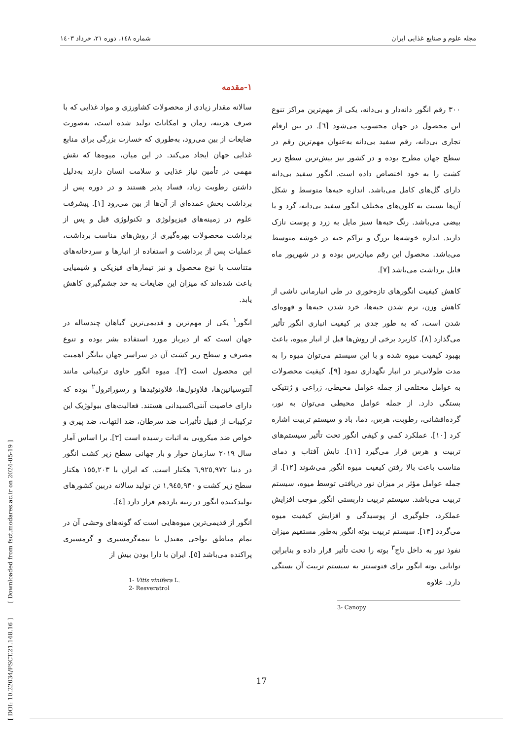مجله علوم و صنایع غذایی ایران شماره ۱٤۸، دوره ۲۱، خرداد ۱٤۰۳
[ DOI: 10.22034/FSCT.21.148.16 ] [ Downloaded from fsct.modares.ac.ir on 2024-05-19 ]
۱-مقدمه
سالانه مقدار زیادی از محصولات کشاورزی و مواد غذایی که با صرف هزینه، زمان و امکانات تولید شده است، به‌صورت ضایعات از بین می‌رود، به‌طوری که خسارت بزرگی برای منابع غذایی جهان ایجاد می‌کند. در این میان، میوه‌ها که نقش مهمی در تأمین نیاز غذایی و سلامت انسان دارند به‌دلیل داشتن رطوبت زیاد، فساد پذیر هستند و در دوره پس از برداشت بخش عمده‌ای از آن‌ها از بین می‌رود [۱]. پیشرفت علوم در زمینه‌های فیزیولوژی و تکنولوژی قبل و پس از برداشت محصولات بهره‌گیری از روش‌های مناسب برداشت، عملیات پس از برداشت و استفاده از انبارها و سردخانه‌های متناسب با نوع محصول و نیز تیمارهای فیزیکی و شیمیایی باعث شده‌اند که میزان این ضایعات به حد چشم‌گیری کاهش یابد.
انگور<sup>۱</sup> یکی از مهم‌ترین و قدیمی‌ترین گیاهان چندساله در جهان است که از دیرباز مورد استفاده بشر بوده و تنوع مصرف و سطح زیر کشت آن در سراسر جهان بیانگر اهمیت این محصول است [۲]. میوه انگور حاوی ترکیباتی مانند آنتوسیانین‌ها، فلاونول‌ها، فلاونوئیدها و رسوراترول<sup>۲</sup> بوده که دارای خاصیت آنتی‌اکسیدانی هستند. فعالیت‌های بیولوژیک این ترکیبات از قبیل تأثیرات ضد سرطان، ضد التهاب، ضد پیری و خواص ضد میکروبی به اثبات رسیده است [۳]. برا اساس آمار سال ۲۰۱۹ سازمان خوار و بار جهانی سطح زیر کشت انگور در دنیا ٦,۹۲٥,۹۷۲ هکتار است. که ایران با ۱٥٥,۲۰۳ هکتار سطح زیر کشت و ۱,۹٤٥,۹۳۰ تن تولید سالانه دربین کشورهای تولیدکننده انگور در رتبه یازدهم قرار دارد [٤].
انگور از قدیمی‌ترین میوه‌هایی است که گونه‌های وحشی آن در تمام مناطق نواحی معتدل تا نیمه‌گرمسیری و گرمسیری پراکنده می‌باشد [٥]. ایران با دارا بودن بیش از
1- Vitis vinifera L.
2- Resveratrol
۳۰۰ رقم انگور دانه‌دار و بی‌دانه، یکی از مهم‌ترین مراکز تنوع این محصول در جهان محسوب می‌شود [٦]. در بین ارقام تجاری بی‌دانه، رقم سفید بی‌دانه به‌عنوان مهم‌ترین رقم در سطح جهان مطرح بوده و در کشور نیز بیش‌ترین سطح زیر کشت را به خود اختصاص داده است. انگور سفید بی‌دانه دارای گل‌های کامل می‌باشد. اندازه حبه‌ها متوسط و شکل آن‌ها نسبت به کلون‌های مختلف انگور سفید بی‌دانه، گرد و یا بیضی می‌باشد. رنگ حبه‌ها سبز مایل به زرد و پوست نازک دارند. اندازه خوشه‌ها بزرگ و تراکم حبه در خوشه متوسط می‌باشد. محصول این رقم میان‌رس بوده و در شهریور ماه قابل برداشت می‌باشد [۷].
کاهش کیفیت انگورهای تازه‌خوری در طی انبارمانی ناشی از کاهش وزن، نرم شدن حبه‌ها، خرد شدن حبه‌ها و قهوه‌ای شدن است، که به طور جدی بر کیفیت انباری انگور تأثیر می‌گذارد [۸]. کاربرد برخی از روش‌ها قبل از انبار میوه، باعث بهبود کیفیت میوه شده و با این سیستم می‌توان میوه را به مدت طولانی‌تر در انبار نگهداری نمود [۹]. کیفیت محصولات به عوامل مختلفی از جمله عوامل محیطی، زراعی و ژنتیکی بستگی دارد. از جمله عوامل محیطی می‌توان به نور، گرده‌افشانی، رطوبت، هرس، دما، باد و سیستم تربیت اشاره کرد [۱۰]. عملکرد کمی و کیفی انگور تحت تأثیر سیستم‌های تربیت و هرس قرار می‌گیرد [۱۱]. تابش آفتاب و دمای مناسب باعث بالا رفتن کیفیت میوه انگور می‌شوند [۱۲]. از جمله عوامل مؤثر بر میزان نور دریافتی توسط میوه، سیستم تربیت می‌باشد. سیستم تربیت داربستی انگور موجب افزایش عملکرد، جلوگیری از پوسیدگی و افزایش کیفیت میوه می‌گردد [۱۳]. سیستم تربیت بوته انگور به‌طور مستقیم میزان نفوذ نور به داخل تاج<sup>۳</sup> بوته را تحت تأثیر قرار داده و بنابراین توانایی بوته انگور برای فتوسنتز به سیستم تربیت آن بستگی دارد. علاوه
3- Canopy
17